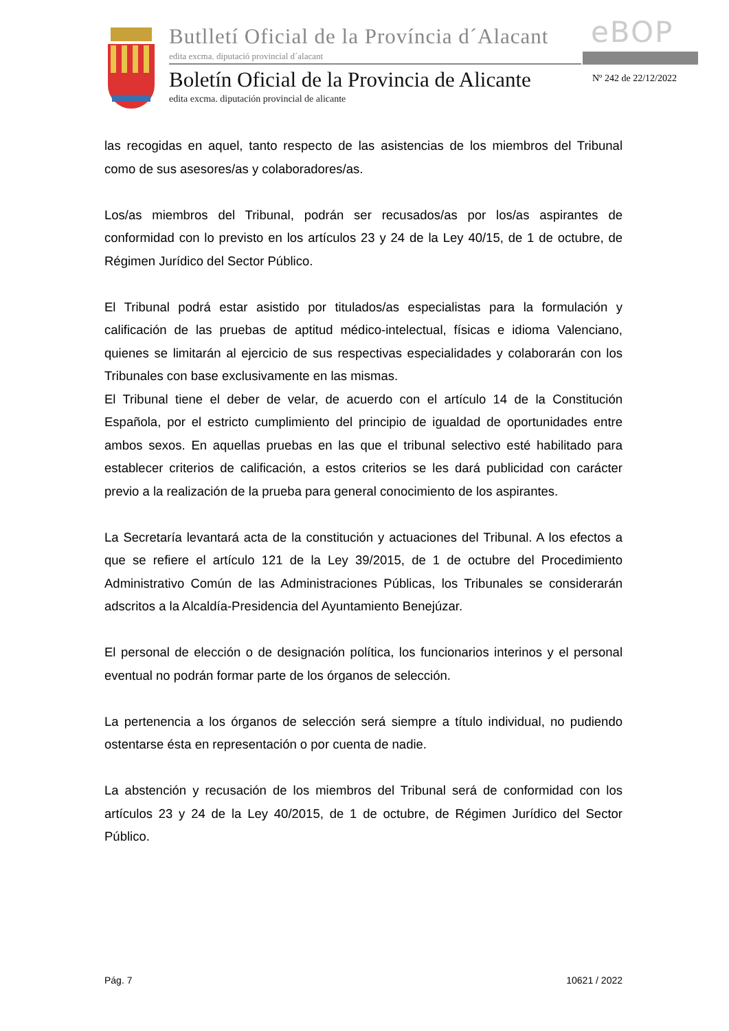Butlletí Oficial de la Província d´Alacant
edita excma. diputació provincial d´alacant
eBOP
Boletín Oficial de la Provincia de Alicante
edita excma. diputación provincial de alicante
Nº 242 de 22/12/2022
las recogidas en aquel, tanto respecto de las asistencias de los miembros del Tribunal como de sus asesores/as y colaboradores/as.
Los/as miembros del Tribunal, podrán ser recusados/as por los/as aspirantes de conformidad con lo previsto en los artículos 23 y 24 de la Ley 40/15, de 1 de octubre, de Régimen Jurídico del Sector Público.
El Tribunal podrá estar asistido por titulados/as especialistas para la formulación y calificación de las pruebas de aptitud médico-intelectual, físicas e idioma Valenciano, quienes se limitarán al ejercicio de sus respectivas especialidades y colaborarán con los Tribunales con base exclusivamente en las mismas.
El Tribunal tiene el deber de velar, de acuerdo con el artículo 14 de la Constitución Española, por el estricto cumplimiento del principio de igualdad de oportunidades entre ambos sexos. En aquellas pruebas en las que el tribunal selectivo esté habilitado para establecer criterios de calificación, a estos criterios se les dará publicidad con carácter previo a la realización de la prueba para general conocimiento de los aspirantes.
La Secretaría levantará acta de la constitución y actuaciones del Tribunal. A los efectos a que se refiere el artículo 121 de la Ley 39/2015, de 1 de octubre del Procedimiento Administrativo Común de las Administraciones Públicas, los Tribunales se considerarán adscritos a la Alcaldía-Presidencia del Ayuntamiento Benejúzar.
El personal de elección o de designación política, los funcionarios interinos y el personal eventual no podrán formar parte de los órganos de selección.
La pertenencia a los órganos de selección será siempre a título individual, no pudiendo ostentarse ésta en representación o por cuenta de nadie.
La abstención y recusación de los miembros del Tribunal será de conformidad con los artículos 23 y 24 de la Ley 40/2015, de 1 de octubre, de Régimen Jurídico del Sector Público.
Pág. 7 10621 / 2022